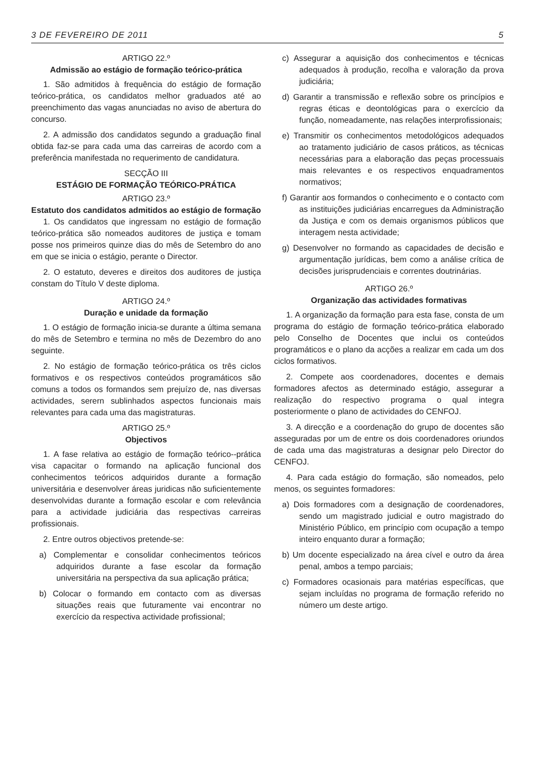3 DE FEVEREIRO DE 2011 5
ARTIGO 22.º
Admissão ao estágio de formação teórico-prática
1. São admitidos à frequência do estágio de formação teórico-prática, os candidatos melhor graduados até ao preenchimento das vagas anunciadas no aviso de abertura do concurso.
2. A admissão dos candidatos segundo a graduação final obtida faz-se para cada uma das carreiras de acordo com a preferência manifestada no requerimento de candidatura.
SECÇÃO III
ESTÁGIO DE FORMAÇÃO TEÓRICO-PRÁTICA
ARTIGO 23.º
Estatuto dos candidatos admitidos ao estágio de formação
1. Os candidatos que ingressam no estágio de formação teórico-prática são nomeados auditores de justiça e tomam posse nos primeiros quinze dias do mês de Setembro do ano em que se inicia o estágio, perante o Director.
2. O estatuto, deveres e direitos dos auditores de justiça constam do Título V deste diploma.
ARTIGO 24.º
Duração e unidade da formação
1. O estágio de formação inicia-se durante a última semana do mês de Setembro e termina no mês de Dezembro do ano seguinte.
2. No estágio de formação teórico-prática os três ciclos formativos e os respectivos conteúdos programáticos são comuns a todos os formandos sem prejuízo de, nas diversas actividades, serern sublinhados aspectos funcionais mais relevantes para cada uma das magistraturas.
ARTIGO 25.º
Objectivos
1. A fase relativa ao estágio de formação teórico--prática visa capacitar o formando na aplicação funcional dos conhecimentos teóricos adquiridos durante a formação universitária e desenvolver áreas juridicas não suficientemente desenvolvidas durante a formação escolar e com relevância para a actividade judiciária das respectivas carreiras profissionais.
2. Entre outros objectivos pretende-se:
a) Complementar e consolidar conhecimentos teóricos adquiridos durante a fase escolar da formação universitária na perspectiva da sua aplicação prática;
b) Colocar o formando em contacto com as diversas situações reais que futuramente vai encontrar no exercício da respectiva actividade profissional;
c) Assegurar a aquisição dos conhecimentos e técnicas adequados à produção, recolha e valoração da prova judiciária;
d) Garantir a transmissão e reflexão sobre os princípios e regras éticas e deontológicas para o exercício da função, nomeadamente, nas relações interprofissionais;
e) Transmitir os conhecimentos metodológicos adequados ao tratamento judiciário de casos práticos, as técnicas necessárias para a elaboração das peças processuais mais relevantes e os respectivos enquadramentos normativos;
f) Garantir aos formandos o conhecimento e o contacto com as instituições judiciárias encarregues da Administração da Justiça e com os demais organismos públicos que interagem nesta actividade;
g) Desenvolver no formando as capacidades de decisão e argumentação jurídicas, bem como a análise crítica de decisões jurisprudenciais e correntes doutrinárias.
ARTIGO 26.º
Organização das actividades formativas
1. A organização da formação para esta fase, consta de um programa do estágio de formação teórico-prática elaborado pelo Conselho de Docentes que inclui os conteúdos programáticos e o plano da acções a realizar em cada um dos ciclos formativos.
2. Compete aos coordenadores, docentes e demais formadores afectos as determinado estágio, assegurar a realização do respectivo programa o qual integra posteriormente o plano de actividades do CENFOJ.
3. A direcção e a coordenação do grupo de docentes são asseguradas por um de entre os dois coordenadores oriundos de cada uma das magistraturas a designar pelo Director do CENFOJ.
4. Para cada estágio do formação, são nomeados, pelo menos, os seguintes formadores:
a) Dois formadores com a designação de coordenadores, sendo um magistrado judicial e outro magistrado do Ministério Público, em princípio com ocupação a tempo inteiro enquanto durar a formação;
b) Um docente especializado na área cível e outro da área penal, ambos a tempo parciais;
c) Formadores ocasionais para matérias específicas, que sejam incluídas no programa de formação referido no número um deste artigo.